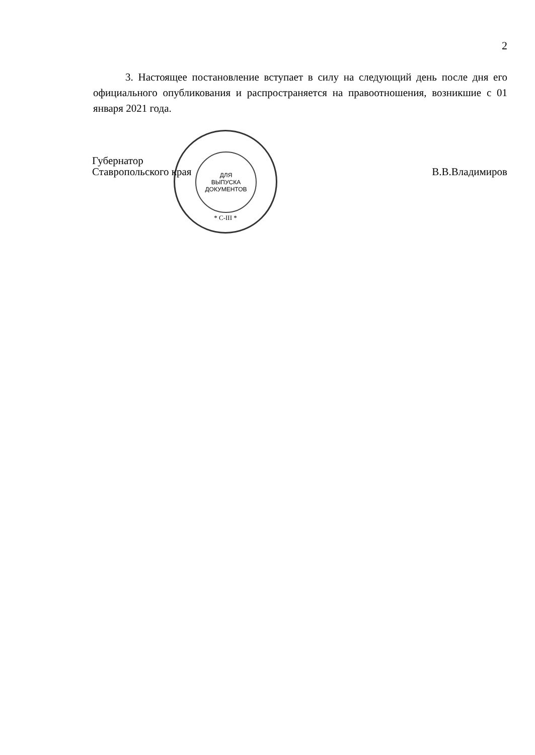2
3. Настоящее постановление вступает в силу на следующий день после дня его официального опубликования и распространяется на правоотношения, возникшие с 01 января 2021 года.
ДЛЯ
ВЫПУСКА
ДОКУМЕНТОВ
* С-III *
Губернатор
Ставропольского края
В.В.Владимиров